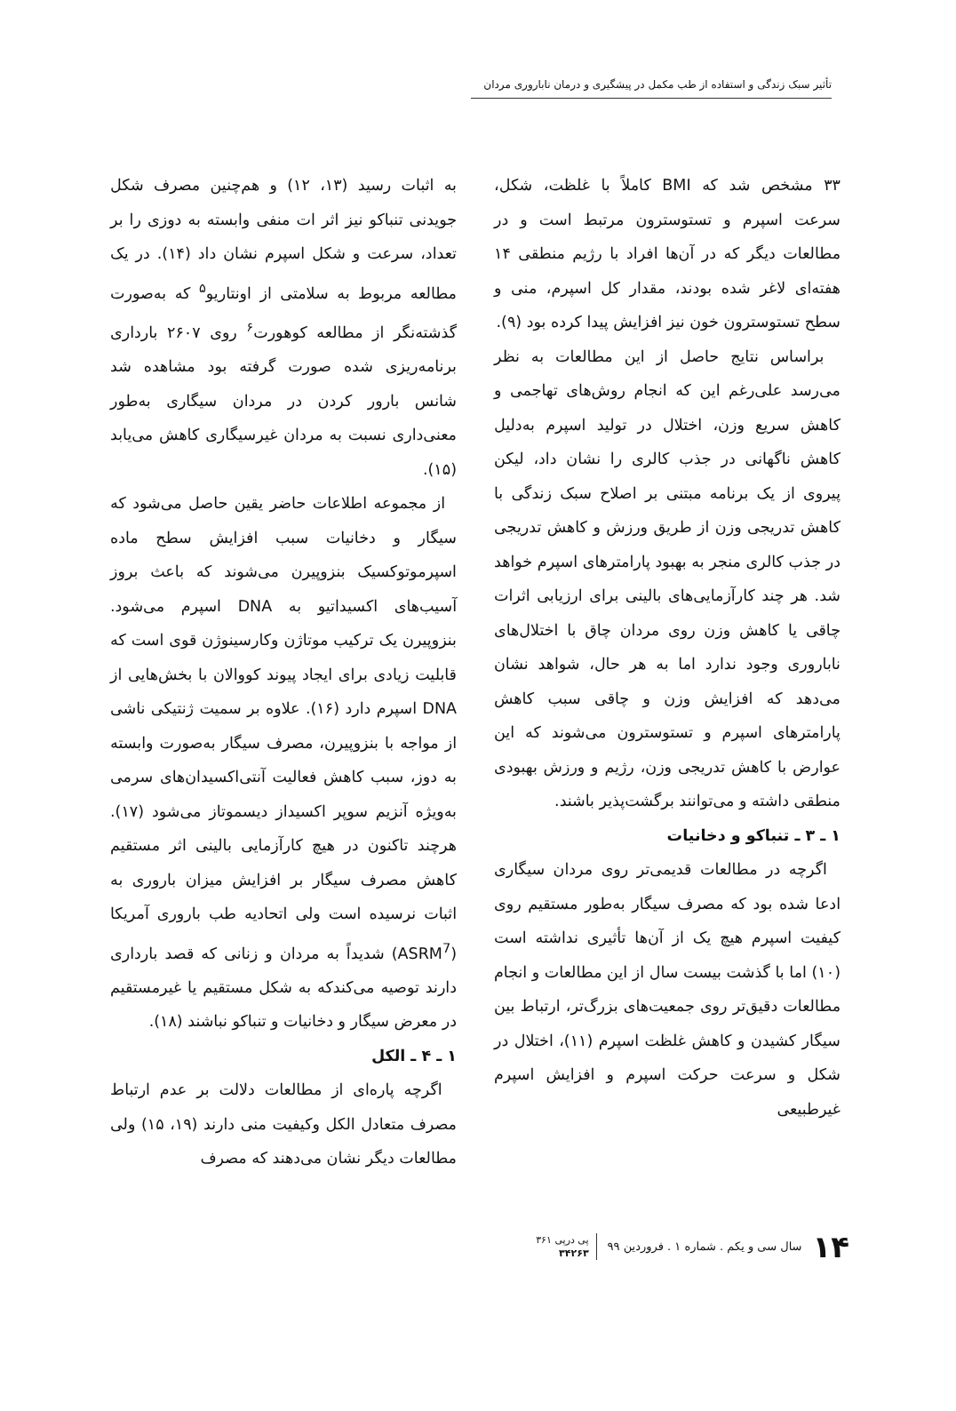تأثیر سبک زندگی و استفاده از طب مکمل در پیشگیری و درمان ناباروری مردان
۳۳ مشخص شد که BMI کاملاً با غلظت، شکل، سرعت اسپرم و تستوسترون مرتبط است و در مطالعات دیگر که در آن‌ها افراد با رژیم منطقی ۱۴ هفته‌ای لاغر شده بودند، مقدار کل اسپرم، منی و سطح تستوسترون خون نیز افزایش پیدا کرده بود (۹).
براساس نتایج حاصل از این مطالعات به نظر می‌رسد علی‌رغم این که انجام روش‌های تهاجمی و کاهش سریع وزن، اختلال در تولید اسپرم به‌دلیل کاهش ناگهانی در جذب کالری را نشان داد، لیکن پیروی از یک برنامه مبتنی بر اصلاح سبک زندگی با کاهش تدریجی وزن از طریق ورزش و کاهش تدریجی در جذب کالری منجر به بهبود پارامترهای اسپرم خواهد شد. هر چند کارآزمایی‌های بالینی برای ارزیابی اثرات چاقی یا کاهش وزن روی مردان چاق با اختلال‌های ناباروری وجود ندارد اما به هر حال، شواهد نشان می‌دهد که افزایش وزن و چاقی سبب کاهش پارامترهای اسپرم و تستوسترون می‌شوند که این عوارض با کاهش تدریجی وزن، رژیم و ورزش بهبودی منطقی داشته و می‌توانند برگشت‌پذیر باشند.
۱ ـ ۳ ـ تنباکو و دخانیات
اگرچه در مطالعات قدیمی‌تر روی مردان سیگاری ادعا شده بود که مصرف سیگار به‌طور مستقیم روی کیفیت اسپرم هیچ یک از آن‌ها تأثیری نداشته است (۱۰) اما با گذشت بیست سال از این مطالعات و انجام مطالعات دقیق‌تر روی جمعیت‌های بزرگ‌تر، ارتباط بین سیگار کشیدن و کاهش غلظت اسپرم (۱۱)، اختلال در شکل و سرعت حرکت اسپرم و افزایش اسپرم غیرطبیعی
به اثبات رسید (۱۳، ۱۲) و هم‌چنین مصرف شکل جویدنی تنباکو نیز اثر ات منفی وابسته به دوزی را بر تعداد، سرعت و شکل اسپرم نشان داد (۱۴). در یک مطالعه مربوط به سلامتی از اونتاریو<sup>۵</sup> که به‌صورت گذشته‌نگر از مطالعه کوهورت<sup>۶</sup> روی ۲۶۰۷ بارداری برنامه‌ریزی شده صورت گرفته بود مشاهده شد شانس بارور کردن در مردان سیگاری به‌طور معنی‌داری نسبت به مردان غیرسیگاری کاهش می‌یابد (۱۵).
از مجموعه اطلاعات حاضر یقین حاصل می‌شود که سیگار و دخانیات سبب افزایش سطح ماده اسپرموتوکسیک بنزوپیرن می‌شوند که باعث بروز آسیب‌های اکسیداتیو به DNA اسپرم می‌شود. بنزوپیرن یک ترکیب موتاژن وکارسینوژن قوی است که قابلیت زیادی برای ایجاد پیوند کووالان با بخش‌هایی از DNA اسپرم دارد (۱۶). علاوه بر سمیت ژنتیکی ناشی از مواجه با بنزوپیرن، مصرف سیگار به‌صورت وابسته به دوز، سبب کاهش فعالیت آنتی‌اکسیدان‌های سرمی به‌ویژه آنزیم سوپر اکسیداز دیسموتاز می‌شود (۱۷). هرچند تاکنون در هیچ کارآزمایی بالینی اثر مستقیم کاهش مصرف سیگار بر افزایش میزان باروری به اثبات نرسیده است ولی اتحادیه طب باروری آمریکا (ASRM<sup>7</sup>) شدیداً به مردان و زنانی که قصد بارداری دارند توصیه می‌کندکه به شکل مستقیم یا غیرمستقیم در معرض سیگار و دخانیات و تنباکو نباشند (۱۸).
۱ ـ ۴ ـ الکل
اگرچه پاره‌ای از مطالعات دلالت بر عدم ارتباط مصرف متعادل الکل وکیفیت منی دارند (۱۹، ۱۵) ولی مطالعات دیگر نشان می‌دهند که مصرف
۱۴ سال سی و یکم . شماره ۱ . فروردین ۹۹ پی درپی ۳۶۱
۳۴۲۶۳